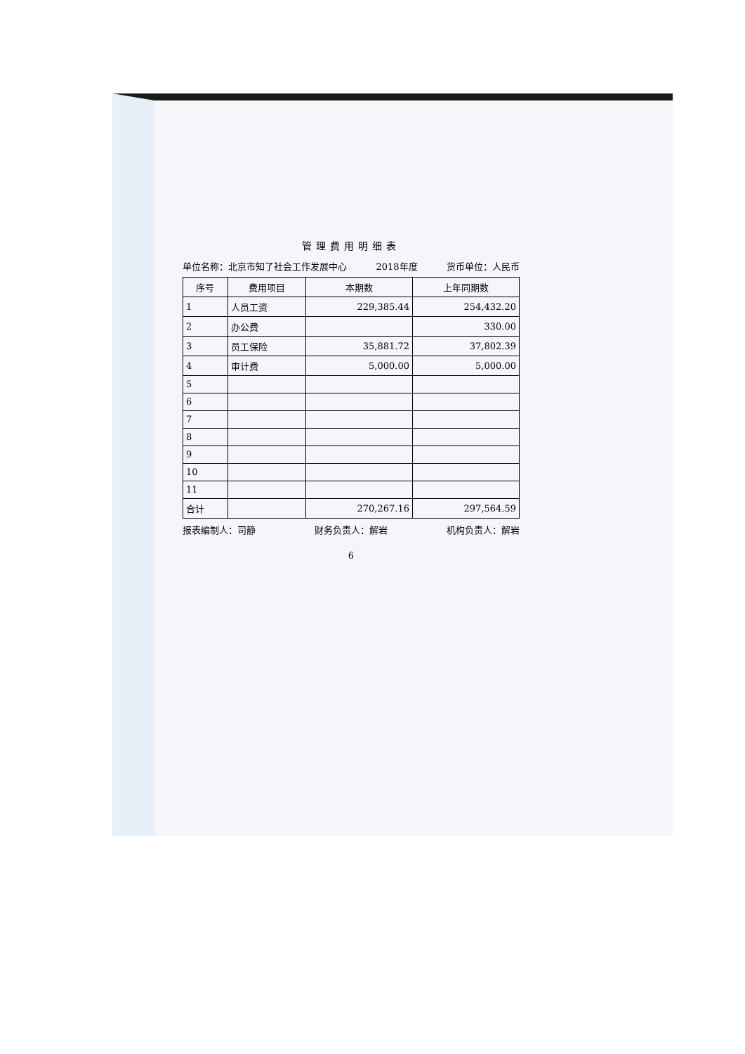管理费用明细表
单位名称：北京市知了社会工作发展中心 2018年度 货币单位：人民币
| 序号 | 费用项目 | 本期数 | 上年同期数 |
| --- | --- | --- | --- |
| 1 | 人员工资 | 229,385.44 | 254,432.20 |
| 2 | 办公费 | | 330.00 |
| 3 | 员工保险 | 35,881.72 | 37,802.39 |
| 4 | 审计费 | 5,000.00 | 5,000.00 |
| 5 | | | |
| 6 | | | |
| 7 | | | |
| 8 | | | |
| 9 | | | |
| 10 | | | |
| 11 | | | |
| 合计 | | 270,267.16 | 297,564.59 |
报表编制人：司静 财务负责人：解岩 机构负责人：解岩
6